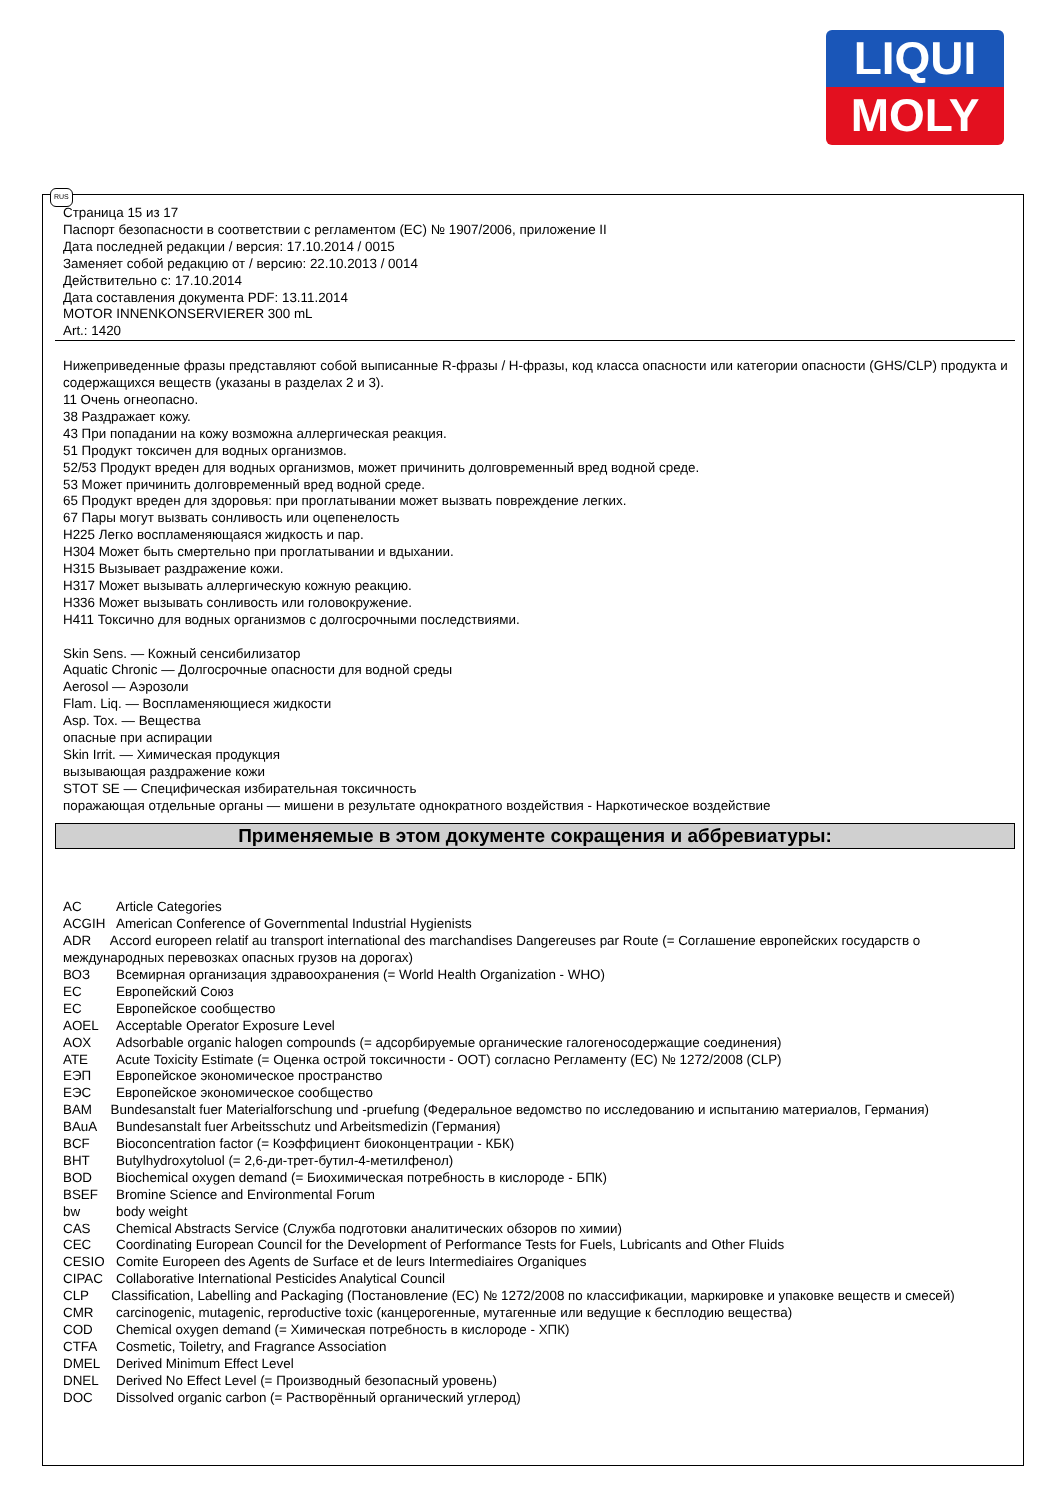LIQUI
MOLY
Страница 15 из 17
Паспорт безопасности в соответствии с регламентом (ЕС) № 1907/2006, приложение II
Дата последней редакции / версия: 17.10.2014 / 0015
Заменяет собой редакцию от / версию: 22.10.2013 / 0014
Действительно с: 17.10.2014
Дата составления документа PDF: 13.11.2014
MOTOR INNENKONSERVIERER 300 mL
Art.: 1420
Нижеприведенные фразы представляют собой выписанные R-фразы / H-фразы, код класса опасности или категории опасности (GHS/CLP) продукта и содержащихся веществ (указаны в разделах 2 и 3).
11 Очень огнеопасно.
38 Раздражает кожу.
43 При попадании на кожу возможна аллергическая реакция.
51 Продукт токсичен для водных организмов.
52/53 Продукт вреден для водных организмов, может причинить долговременный вред водной среде.
53 Может причинить долговременный вред водной среде.
65 Продукт вреден для здоровья: при проглатывании может вызвать повреждение легких.
67 Пары могут вызвать сонливость или оцепенелость
H225 Легко воспламеняющаяся жидкость и пар.
H304 Может быть смертельно при проглатывании и вдыхании.
H315 Вызывает раздражение кожи.
H317 Может вызывать аллергическую кожную реакцию.
H336 Может вызывать сонливость или головокружение.
H411 Токсично для водных организмов с долгосрочными последствиями.
Skin Sens. — Кожный сенсибилизатор
Aquatic Chronic — Долгосрочные опасности для водной среды
Aerosol — Аэрозоли
Flam. Liq. — Воспламеняющиеся жидкости
Asp. Tox. — Вещества
опасные при аспирации
Skin Irrit. — Химическая продукция
вызывающая раздражение кожи
STOT SE — Специфическая избирательная токсичность
поражающая отдельные органы — мишени в результате однократного воздействия - Наркотическое воздействие
Применяемые в этом документе сокращения и аббревиатуры:
AC Article Categories
ACGIH American Conference of Governmental Industrial Hygienists
ADR Accord europeen relatif au transport international des marchandises Dangereuses par Route (= Соглашение европейских государств о международных перевозках опасных грузов на дорогах)
ВОЗ Всемирная организация здравоохранения (= World Health Organization - WHO)
ЕС Европейский Союз
ЕС Европейское сообщество
AOEL Acceptable Operator Exposure Level
AOX Adsorbable organic halogen compounds (= адсорбируемые органические галогеносодержащие соединения)
ATE Acute Toxicity Estimate (= Оценка острой токсичности - ООТ) согласно Регламенту (ЕС) № 1272/2008 (CLP)
ЕЭП Европейское экономическое пространство
ЕЭС Европейское экономическое сообщество
BAM Bundesanstalt fuer Materialforschung und -pruefung (Федеральное ведомство по исследованию и испытанию материалов, Германия)
BAuA Bundesanstalt fuer Arbeitsschutz und Arbeitsmedizin (Германия)
BCF Bioconcentration factor (= Коэффициент биоконцентрации - КБК)
BHT Butylhydroxytoluol (= 2,6-ди-трет-бутил-4-метилфенол)
BOD Biochemical oxygen demand (= Биохимическая потребность в кислороде - БПК)
BSEF Bromine Science and Environmental Forum
bw body weight
CAS Chemical Abstracts Service (Служба подготовки аналитических обзоров по химии)
CEC Coordinating European Council for the Development of Performance Tests for Fuels, Lubricants and Other Fluids
CESIO Comite Europeen des Agents de Surface et de leurs Intermediaires Organiques
CIPAC Collaborative International Pesticides Analytical Council
CLP Classification, Labelling and Packaging (Постановление (ЕС) № 1272/2008 по классификации, маркировке и упаковке веществ и смесей)
CMR carcinogenic, mutagenic, reproductive toxic (канцерогенные, мутагенные или ведущие к бесплодию вещества)
COD Chemical oxygen demand (= Химическая потребность в кислороде - ХПК)
CTFA Cosmetic, Toiletry, and Fragrance Association
DMEL Derived Minimum Effect Level
DNEL Derived No Effect Level (= Производный безопасный уровень)
DOC Dissolved organic carbon (= Растворённый органический углерод)
RUS